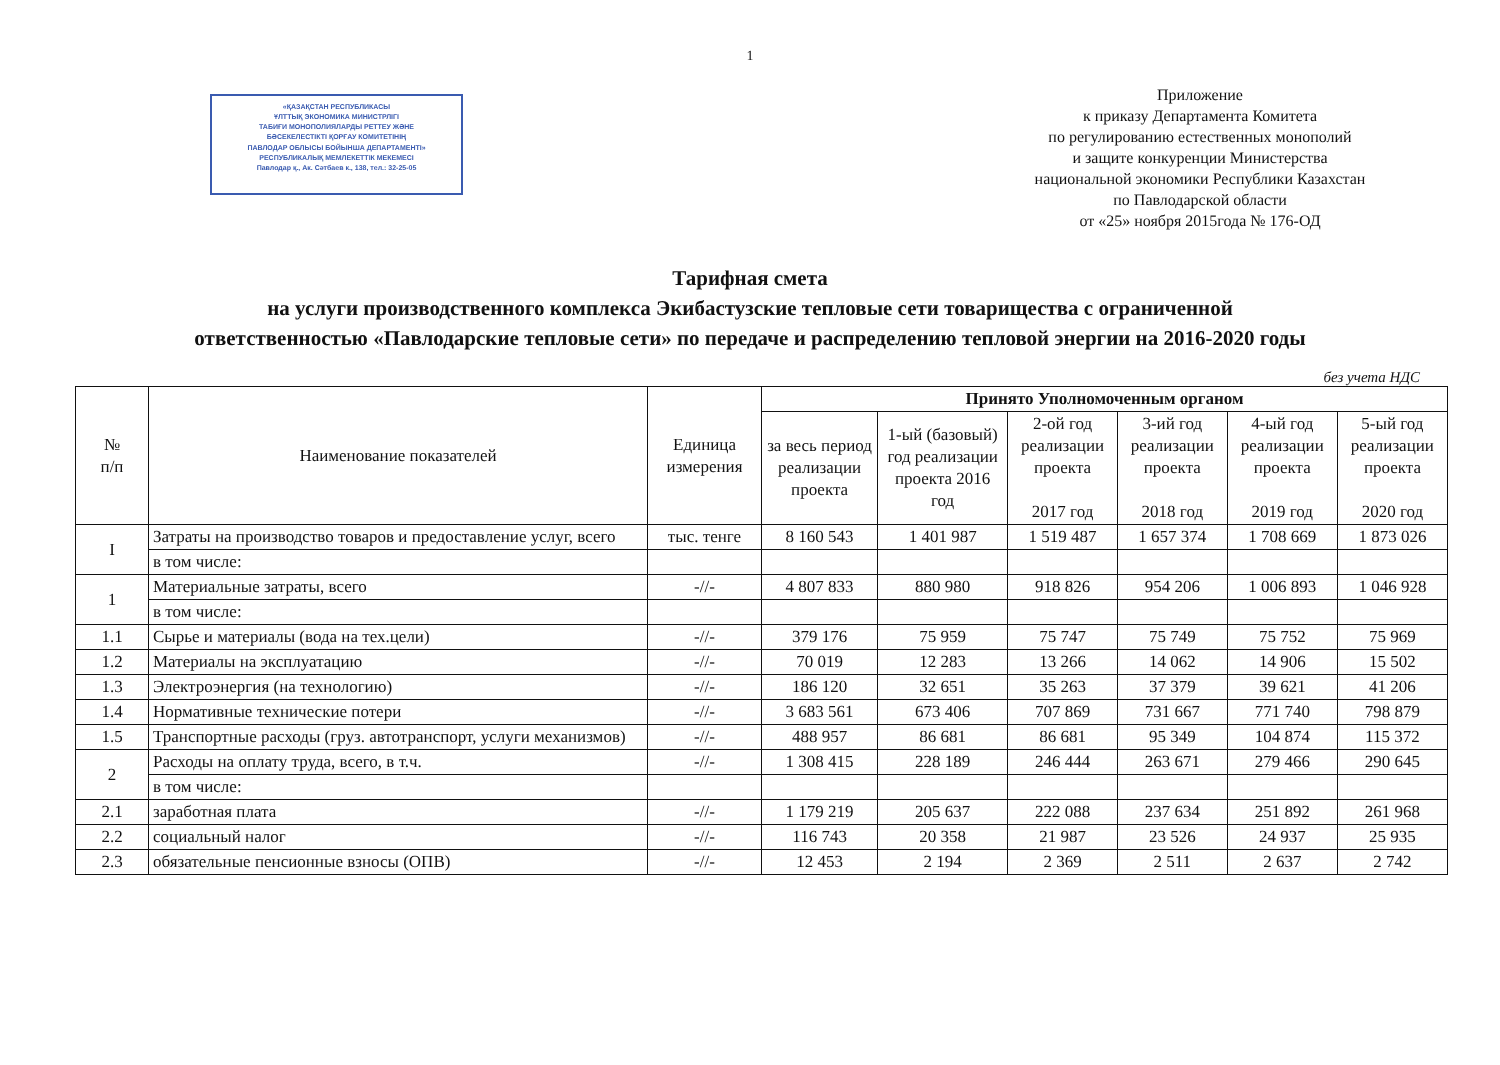1
«ҚАЗАҚСТАН РЕСПУБЛИКАСЫ
ҰЛТТЫҚ ЭКОНОМИКА МИНИСТРЛІГІ
ТАБИҒИ МОНОПОЛИЯЛАРДЫ РЕТТЕУ ЖӘНЕ
БӘСЕКЕЛЕСТІКТІ ҚОРҒАУ КОМИТЕТІНІҢ
ПАВЛОДАР ОБЛЫСЫ БОЙЫНША ДЕПАРТАМЕНТІ»
РЕСПУБЛИКАЛЫҚ МЕМЛЕКЕТТІК МЕКЕМЕСІ
Павлодар қ., Ак. Сәтбаев к., 138, тел.: 32-25-05
Приложение
к приказу Департамента Комитета
по регулированию естественных монополий
и защите конкуренции Министерства
национальной экономики Республики Казахстан
по Павлодарской области
от «25» ноября 2015года № 176-ОД
Тарифная смета
на услуги производственного комплекса Экибастузские тепловые сети товарищества с ограниченной
ответственностью «Павлодарские тепловые сети» по передаче и распределению тепловой энергии на 2016-2020 годы
без учета НДС
| № п/п | Наименование показателей | Единица измерения | Принято Уполномоченным органом | | | | | |
| --- | --- | --- | --- | --- | --- | --- | --- | --- |
| | | | за весь период реализации проекта | 1-ый (базовый) год реализации проекта 2016 год | 2-ой год реализации проекта 2017 год | 3-ий год реализации проекта 2018 год | 4-ый год реализации проекта 2019 год | 5-ый год реализации проекта 2020 год |
| I | Затраты на производство товаров и предоставление услуг, всего | тыс. тенге | 8 160 543 | 1 401 987 | 1 519 487 | 1 657 374 | 1 708 669 | 1 873 026 |
| | в том числе: | | | | | | | |
| 1 | Материальные затраты, всего | -//- | 4 807 833 | 880 980 | 918 826 | 954 206 | 1 006 893 | 1 046 928 |
| | в том числе: | | | | | | | |
| 1.1 | Сырье и материалы (вода на тех.цели) | -//- | 379 176 | 75 959 | 75 747 | 75 749 | 75 752 | 75 969 |
| 1.2 | Материалы на эксплуатацию | -//- | 70 019 | 12 283 | 13 266 | 14 062 | 14 906 | 15 502 |
| 1.3 | Электроэнергия (на технологию) | -//- | 186 120 | 32 651 | 35 263 | 37 379 | 39 621 | 41 206 |
| 1.4 | Нормативные технические потери | -//- | 3 683 561 | 673 406 | 707 869 | 731 667 | 771 740 | 798 879 |
| 1.5 | Транспортные расходы (груз. автотранспорт, услуги механизмов) | -//- | 488 957 | 86 681 | 86 681 | 95 349 | 104 874 | 115 372 |
| 2 | Расходы на оплату труда, всего, в т.ч. | -//- | 1 308 415 | 228 189 | 246 444 | 263 671 | 279 466 | 290 645 |
| | в том числе: | | | | | | | |
| 2.1 | заработная плата | -//- | 1 179 219 | 205 637 | 222 088 | 237 634 | 251 892 | 261 968 |
| 2.2 | социальный налог | -//- | 116 743 | 20 358 | 21 987 | 23 526 | 24 937 | 25 935 |
| 2.3 | обязательные пенсионные взносы (ОПВ) | -//- | 12 453 | 2 194 | 2 369 | 2 511 | 2 637 | 2 742 |